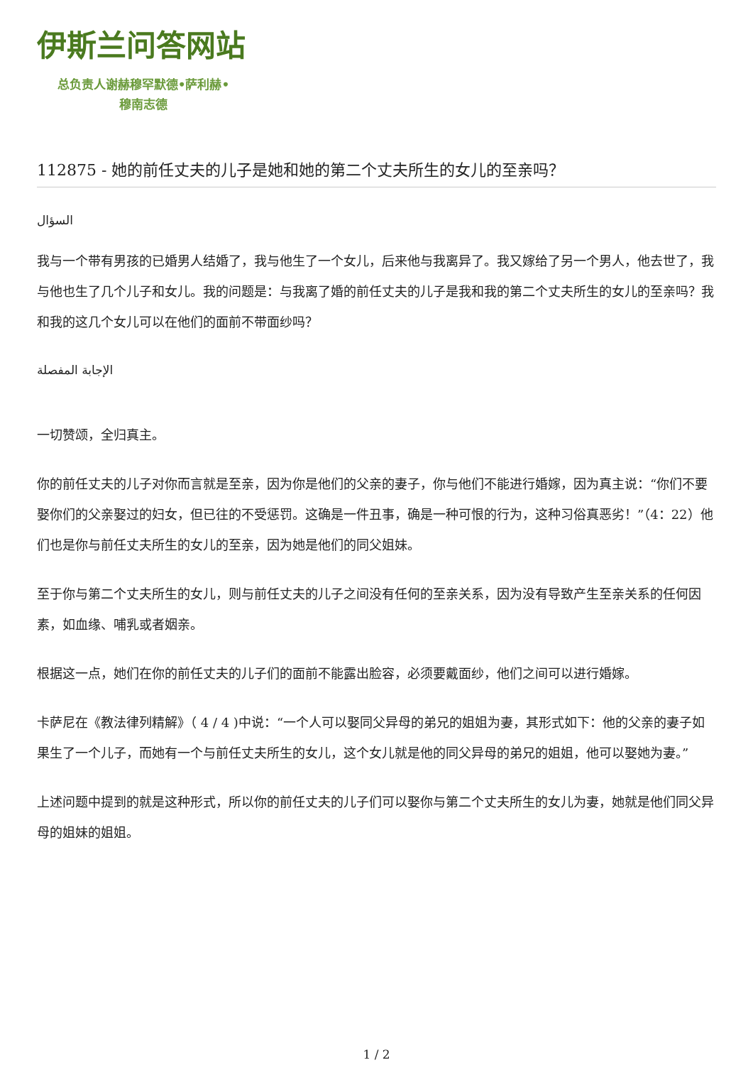伊斯兰问答网站
总负责人谢赫穆罕默德•萨利赫•
穆南志德
112875 - 她的前任丈夫的儿子是她和她的第二个丈夫所生的女儿的至亲吗？
السؤال
我与一个带有男孩的已婚男人结婚了，我与他生了一个女儿，后来他与我离异了。我又嫁给了另一个男人，他去世了，我与他也生了几个儿子和女儿。我的问题是：与我离了婚的前任丈夫的儿子是我和我的第二个丈夫所生的女儿的至亲吗？我和我的这几个女儿可以在他们的面前不带面纱吗？
الإجابة المفصلة
一切赞颂，全归真主。
你的前任丈夫的儿子对你而言就是至亲，因为你是他们的父亲的妻子，你与他们不能进行婚嫁，因为真主说：“你们不要娶你们的父亲娶过的妇女，但已往的不受惩罚。这确是一件丑事，确是一种可恨的行为，这种习俗真恶劣！”（4：22）他们也是你与前任丈夫所生的女儿的至亲，因为她是他们的同父姐妹。
至于你与第二个丈夫所生的女儿，则与前任丈夫的儿子之间没有任何的至亲关系，因为没有导致产生至亲关系的任何因素，如血缘、哺乳或者姻亲。
根据这一点，她们在你的前任丈夫的儿子们的面前不能露出脸容，必须要戴面纱，他们之间可以进行婚嫁。
卡萨尼在《教法律列精解》（ 4 / 4 )中说：“一个人可以娶同父异母的弟兄的姐姐为妻，其形式如下：他的父亲的妻子如果生了一个儿子，而她有一个与前任丈夫所生的女儿，这个女儿就是他的同父异母的弟兄的姐姐，他可以娶她为妻。”
上述问题中提到的就是这种形式，所以你的前任丈夫的儿子们可以娶你与第二个丈夫所生的女儿为妻，她就是他们同父异母的姐妹的姐姐。
1 / 2